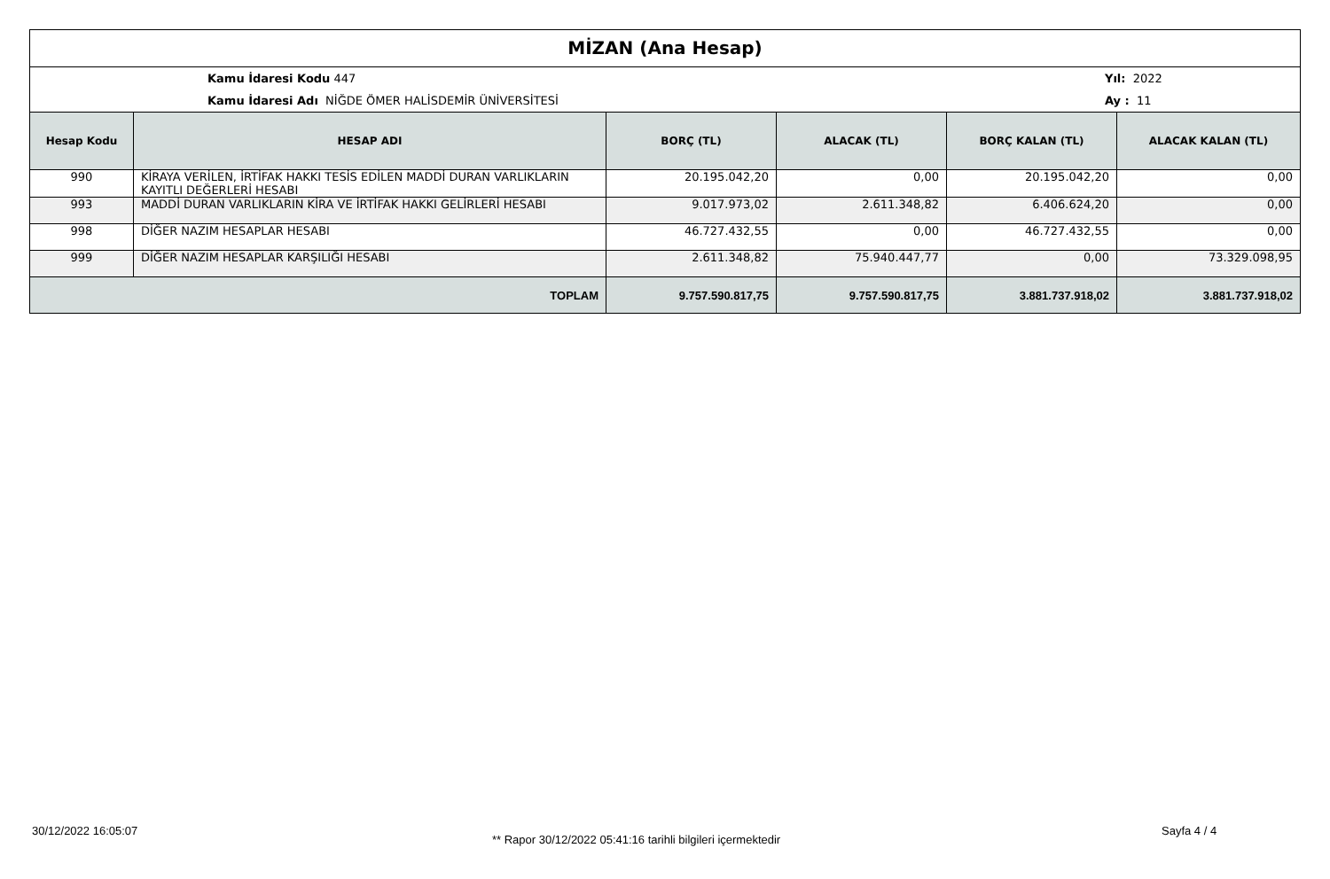MİZAN (Ana Hesap)
Kamu İdaresi Kodu 447
Kamu İdaresi Adı NİĞDE ÖMER HALİSDEMİR ÜNİVERSİTESİ
Yıl: 2022
Ay : 11
| Hesap Kodu | HESAP ADI | BORÇ (TL) | ALACAK (TL) | BORÇ KALAN (TL) | ALACAK KALAN (TL) |
| --- | --- | --- | --- | --- | --- |
| 990 | KİRAYA VERİLEN, İRTİFAK HAKKI TESİS EDİLEN MADDİ DURAN VARLIKLARIN KAYITLI DEĞERLERİ HESABI | 20.195.042,20 | 0,00 | 20.195.042,20 | 0,00 |
| 993 | MADDİ DURAN VARLIKLARIN KİRA VE İRTİFAK HAKKI GELİRLERİ HESABI | 9.017.973,02 | 2.611.348,82 | 6.406.624,20 | 0,00 |
| 998 | DİĞER NAZIM HESAPLAR HESABI | 46.727.432,55 | 0,00 | 46.727.432,55 | 0,00 |
| 999 | DİĞER NAZIM HESAPLAR KARŞILIĞI HESABI | 2.611.348,82 | 75.940.447,77 | 0,00 | 73.329.098,95 |
| TOPLAM | | 9.757.590.817,75 | 9.757.590.817,75 | 3.881.737.918,02 | 3.881.737.918,02 |
30/12/2022 16:05:07
** Rapor 30/12/2022 05:41:16 tarihli bilgileri içermektedir
Sayfa 4 / 4